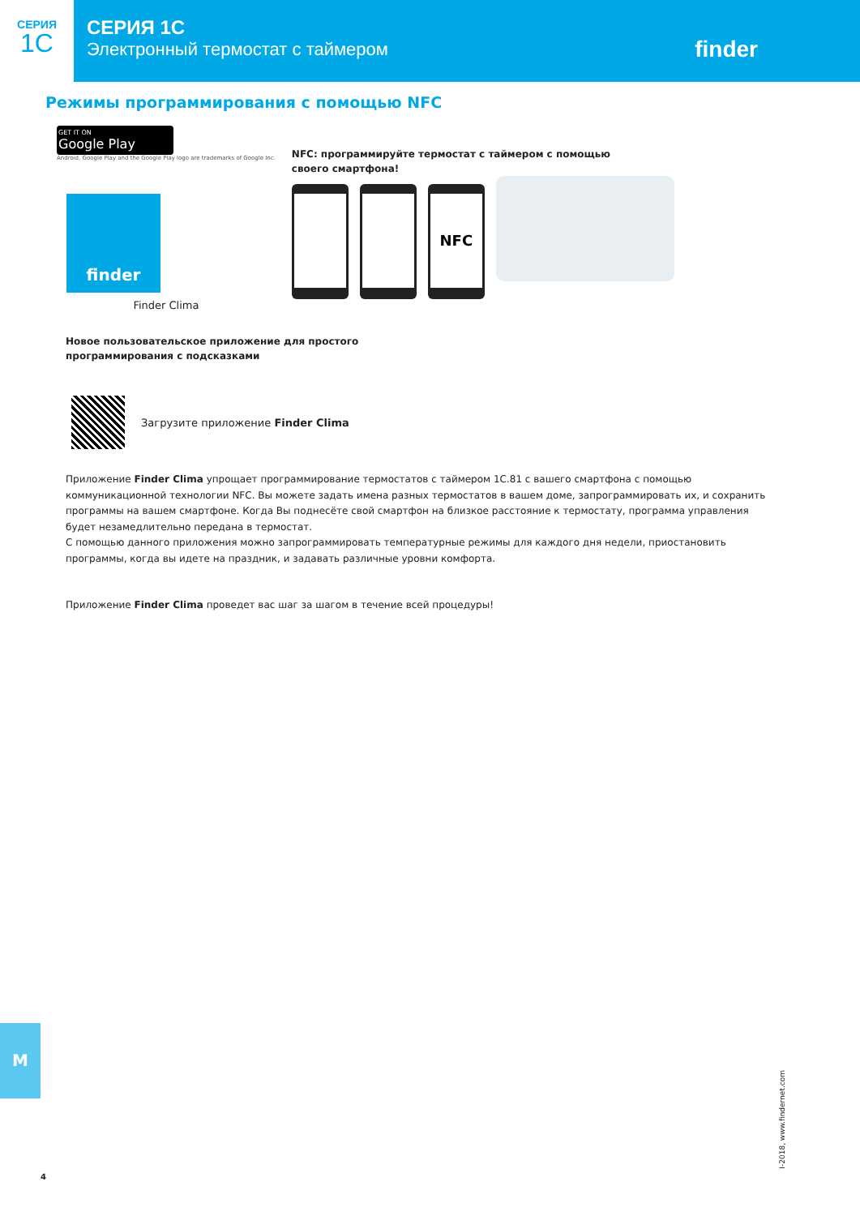СЕРИЯ
1C
СЕРИЯ 1C
Электронный термостат с таймером
finder
Режимы программирования с помощью NFC
GET IT ON
Google Play
Android, Google Play and the Google Play logo are trademarks of Google Inc.
finder
Finder Clima
NFC: программируйте термостат с таймером с помощью
своего смартфона!
NFC
Новое пользовательское приложение для простого
программирования с подсказками
Загрузите приложение Finder Clima
Приложение Finder Clima упрощает программирование термостатов с таймером 1C.81 с вашего смартфона с помощью коммуникационной технологии NFC. Вы можете задать имена разных термостатов в вашем доме, запрограммировать их, и сохранить программы на вашем смартфоне. Когда Вы поднесёте свой смартфон на близкое расстояние к термостату, программа управления будет незамедлительно передана в термостат.
С помощью данного приложения можно запрограммировать температурные режимы для каждого дня недели, приостановить программы, когда вы идете на праздник, и задавать различные уровни комфорта.
Приложение Finder Clima проведет вас шаг за шагом в течение всей процедуры!
M
I-2018, www.findernet.com
4